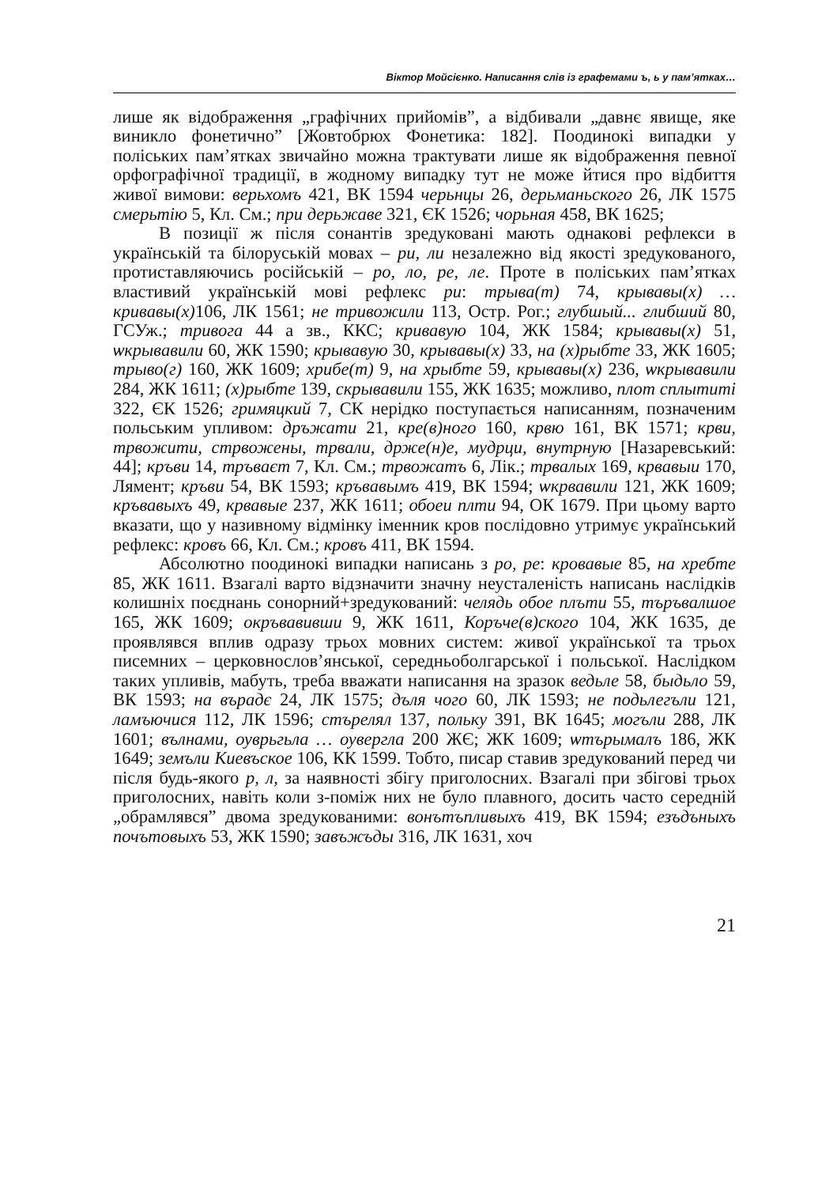Віктор Мойсієнко. Написання слів із графемами ъ, ь у пам’ятках…
лише як відображення „графічних прийомів”, а відбивали „давнє явище, яке виникло фонетично” [Жовтобрюх Фонетика: 182]. Поодинокі випадки у поліських пам’ятках звичайно можна трактувати лише як відображення певної орфографічної традиції, в жодному випадку тут не може йтися про відбиття живої вимови: верьхомъ 421, ВК 1594 черьнцы 26, дерьманьского 26, ЛК 1575 смерьтію 5, Кл. См.; при дерьжаве 321, ЄК 1526; чорьная 458, ВК 1625;
В позиції ж після сонантів зредуковані мають однакові рефлекси в українській та білоруській мовах – ри, ли незалежно від якості зредукованого, протиставляючись російській – ро, ло, ре, ле. Проте в поліських пам’ятках властивий українській мові рефлекс ри: трыва(т) 74, крывавы(х) … кривавы(х) 106, ЛК 1561; не тривожили 113, Остр. Рог.; глубшый... глибший 80, ГСУж.; тривога 44 а зв., ККС; кривавую 104, ЖК 1584; крывавы(х) 51, ѡкрывавили 60, ЖК 1590; крывавую 30, крывавы(х) 33, на (х)рыбте 33, ЖК 1605; трыво(г) 160, ЖК 1609; хрибе(т) 9, на хрыбте 59, крывавы(х) 236, ѡкрывавили 284, ЖК 1611; (х)рыбте 139, скрывавили 155, ЖК 1635; можливо, плот сплытиті 322, ЄК 1526; гримяцкий 7, СК нерідко поступається написанням, позначеним польським упливом: дръжати 21, кре(в)ного 160, крвю 161, ВК 1571; крви, трвожити, стрвожены, трвали, држе(н)е, мудрци, внутрную [Назаревський: 44]; кръви 14, тръваєт 7, Кл. См.; трвожатъ 6, Лік.; трвалых 169, крвавыи 170, Лямент; кръви 54, ВК 1593; кръвавымъ 419, ВК 1594; ѡкрвавили 121, ЖК 1609; кръвавыхъ 49, крвавые 237, ЖК 1611; обоеи плти 94, ОК 1679. При цьому варто вказати, що у називному відмінку іменник кров послідовно утримує український рефлекс: кровъ 66, Кл. См.; кровъ 411, ВК 1594.
Абсолютно поодинокі випадки написань з ро, ре: кровавые 85, на хребте 85, ЖК 1611. Взагалі варто відзначити значну неусталеність написань наслідків колишніх поєднань сонорний+зредукований: челядь обое плъти 55, търъвалшое 165, ЖК 1609; окръвавивши 9, ЖК 1611, Коръче(в)ского 104, ЖК 1635, де проявлявся вплив одразу трьох мовних систем: живої української та трьох писемних – церковнослов’янської, середньоболгарської і польської. Наслідком таких упливів, мабуть, треба вважати написання на зразок ведьле 58, быдьло 59, ВК 1593; на върадє 24, ЛК 1575; дъля чого 60, ЛК 1593; не подьлегъли 121, ламъючися 112, ЛК 1596; стърелял 137, польку 391, ВК 1645; могъли 288, ЛК 1601; вълнами, оуврьгьла … оувергла 200 ЖЄ; ЖК 1609; ѡтърымалъ 186, ЖК 1649; земъли Киевъское 106, КК 1599. Тобто, писар ставив зредукований перед чи після будь-якого р, л, за наявності збігу приголосних. Взагалі при збігові трьох приголосних, навіть коли з-поміж них не було плавного, досить часто середній „обрамлявся” двома зредукованими: вонътъпливыхъ 419, ВК 1594; езъдъныхъ почътовыхъ 53, ЖК 1590; завъжъды 316, ЛК 1631, хоч
21